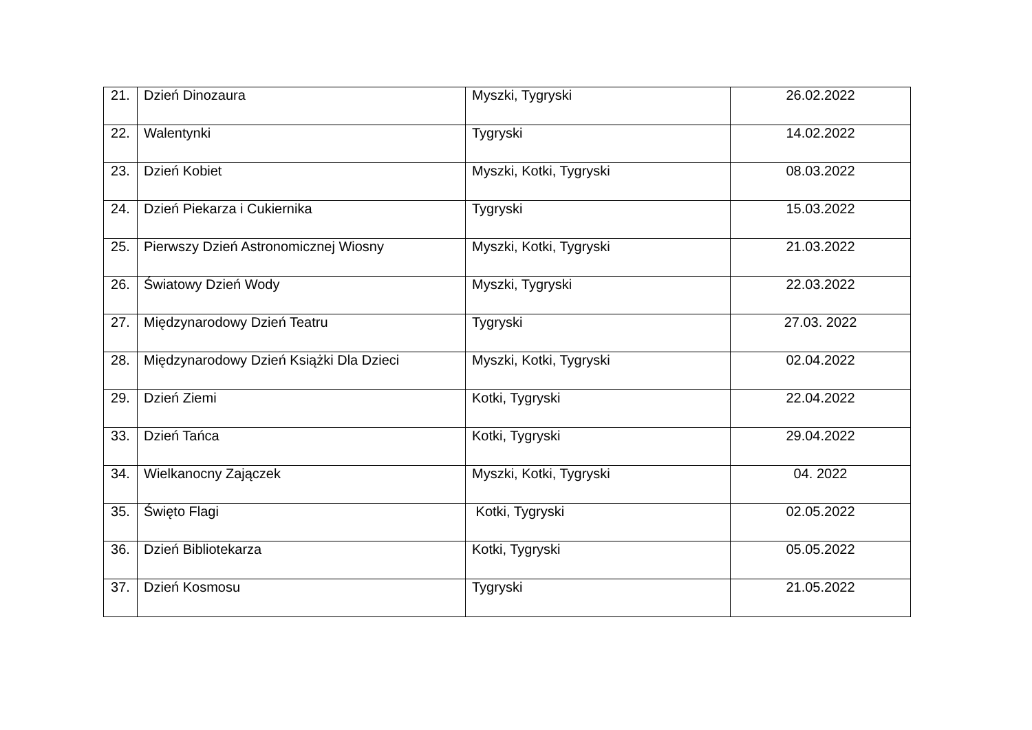| 21. | Dzień Dinozaura | Myszki, Tygryski | 26.02.2022 |
| 22. | Walentynki | Tygryski | 14.02.2022 |
| 23. | Dzień Kobiet | Myszki, Kotki, Tygryski | 08.03.2022 |
| 24. | Dzień Piekarza i Cukiernika | Tygryski | 15.03.2022 |
| 25. | Pierwszy Dzień Astronomicznej Wiosny | Myszki, Kotki, Tygryski | 21.03.2022 |
| 26. | Światowy Dzień Wody | Myszki, Tygryski | 22.03.2022 |
| 27. | Międzynarodowy Dzień Teatru | Tygryski | 27.03. 2022 |
| 28. | Międzynarodowy Dzień Książki Dla Dzieci | Myszki, Kotki, Tygryski | 02.04.2022 |
| 29. | Dzień Ziemi | Kotki, Tygryski | 22.04.2022 |
| 33. | Dzień Tańca | Kotki, Tygryski | 29.04.2022 |
| 34. | Wielkanocny Zajączek | Myszki, Kotki, Tygryski | 04. 2022 |
| 35. | Święto Flagi | Kotki, Tygryski | 02.05.2022 |
| 36. | Dzień Bibliotekarza | Kotki, Tygryski | 05.05.2022 |
| 37. | Dzień Kosmosu | Tygryski | 21.05.2022 |